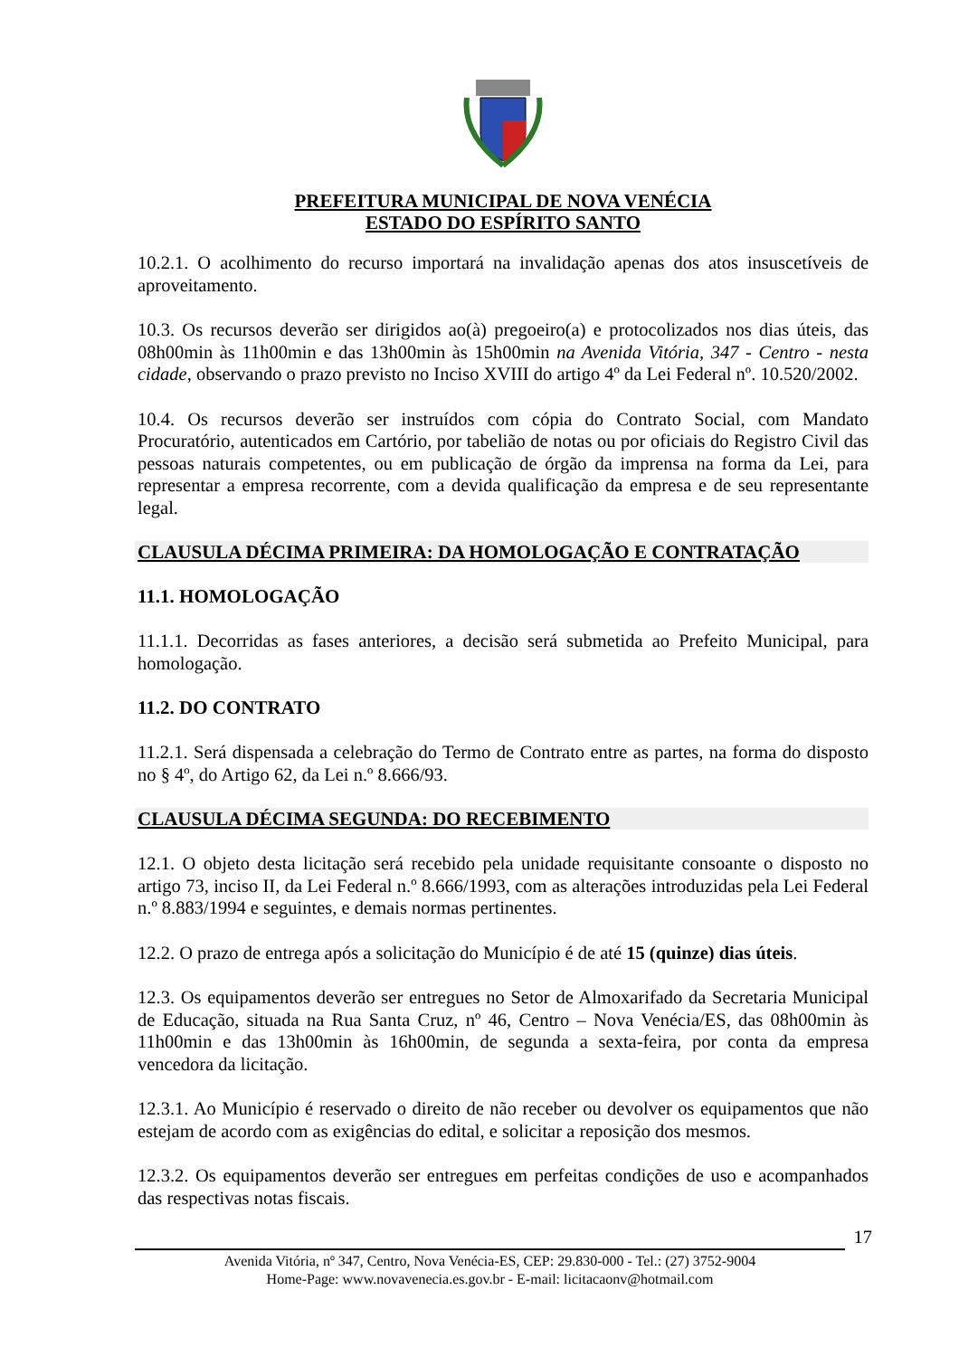PREFEITURA MUNICIPAL DE NOVA VENÉCIA
ESTADO DO ESPÍRITO SANTO
10.2.1. O acolhimento do recurso importará na invalidação apenas dos atos insuscetíveis de aproveitamento.
10.3. Os recursos deverão ser dirigidos ao(à) pregoeiro(a) e protocolizados nos dias úteis, das 08h00min às 11h00min e das 13h00min às 15h00min na Avenida Vitória, 347 - Centro - nesta cidade, observando o prazo previsto no Inciso XVIII do artigo 4º da Lei Federal nº. 10.520/2002.
10.4. Os recursos deverão ser instruídos com cópia do Contrato Social, com Mandato Procuratório, autenticados em Cartório, por tabelião de notas ou por oficiais do Registro Civil das pessoas naturais competentes, ou em publicação de órgão da imprensa na forma da Lei, para representar a empresa recorrente, com a devida qualificação da empresa e de seu representante legal.
CLAUSULA DÉCIMA PRIMEIRA: DA HOMOLOGAÇÃO E CONTRATAÇÃO
11.1. HOMOLOGAÇÃO
11.1.1. Decorridas as fases anteriores, a decisão será submetida ao Prefeito Municipal, para homologação.
11.2. DO CONTRATO
11.2.1. Será dispensada a celebração do Termo de Contrato entre as partes, na forma do disposto no § 4º, do Artigo 62, da Lei n.º 8.666/93.
CLAUSULA DÉCIMA SEGUNDA: DO RECEBIMENTO
12.1. O objeto desta licitação será recebido pela unidade requisitante consoante o disposto no artigo 73, inciso II, da Lei Federal n.º 8.666/1993, com as alterações introduzidas pela Lei Federal n.º 8.883/1994 e seguintes, e demais normas pertinentes.
12.2. O prazo de entrega após a solicitação do Município é de até 15 (quinze) dias úteis.
12.3. Os equipamentos deverão ser entregues no Setor de Almoxarifado da Secretaria Municipal de Educação, situada na Rua Santa Cruz, nº 46, Centro – Nova Venécia/ES, das 08h00min às 11h00min e das 13h00min às 16h00min, de segunda a sexta-feira, por conta da empresa vencedora da licitação.
12.3.1. Ao Município é reservado o direito de não receber ou devolver os equipamentos que não estejam de acordo com as exigências do edital, e solicitar a reposição dos mesmos.
12.3.2. Os equipamentos deverão ser entregues em perfeitas condições de uso e acompanhados das respectivas notas fiscais.
17
Avenida Vitória, nº 347, Centro, Nova Venécia-ES, CEP: 29.830-000 - Tel.: (27) 3752-9004
Home-Page: www.novavenecia.es.gov.br - E-mail: licitacaonv@hotmail.com